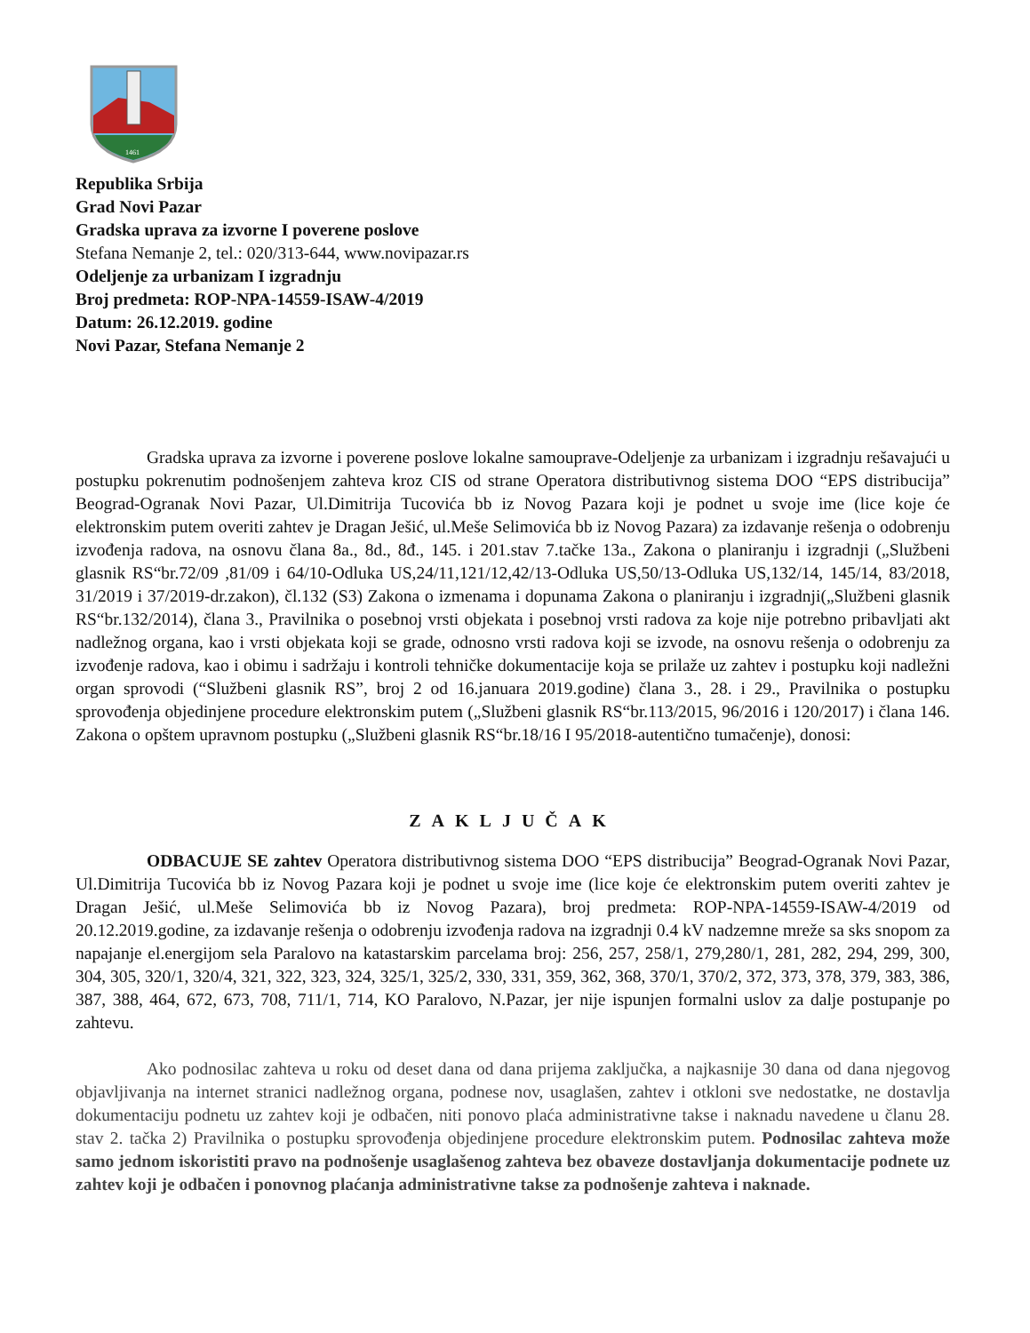1461
Republika Srbija
Grad Novi Pazar
Gradska uprava za izvorne I poverene poslove
Stefana Nemanje 2, tel.: 020/313-644, www.novipazar.rs
Odeljenje za urbanizam I izgradnju
Broj predmeta: ROP-NPA-14559-ISAW-4/2019
Datum: 26.12.2019. godine
Novi Pazar, Stefana Nemanje 2
Gradska uprava za izvorne i poverene poslove lokalne samouprave-Odeljenje za urbanizam i izgradnju rešavajući u postupku pokrenutim podnošenjem zahteva kroz CIS od strane Operatora distributivnog sistema DOO “EPS distribucija” Beograd-Ogranak Novi Pazar, Ul.Dimitrija Tucovića bb iz Novog Pazara koji je podnet u svoje ime (lice koje će elektronskim putem overiti zahtev je Dragan Ješić, ul.Meše Selimovića bb iz Novog Pazara) za izdavanje rešenja o odobrenju izvođenja radova, na osnovu člana 8a., 8d., 8đ., 145. i 201.stav 7.tačke 13a., Zakona o planiranju i izgradnji („Službeni glasnik RS“br.72/09 ,81/09 i 64/10-Odluka US,24/11,121/12,42/13-Odluka US,50/13-Odluka US,132/14, 145/14, 83/2018, 31/2019 i 37/2019-dr.zakon), čl.132 (S3) Zakona o izmenama i dopunama Zakona o planiranju i izgradnji(„Službeni glasnik RS“br.132/2014), člana 3., Pravilnika o posebnoj vrsti objekata i posebnoj vrsti radova za koje nije potrebno pribavljati akt nadležnog organa, kao i vrsti objekata koji se grade, odnosno vrsti radova koji se izvode, na osnovu rešenja o odobrenju za izvođenje radova, kao i obimu i sadržaju i kontroli tehničke dokumentacije koja se prilaže uz zahtev i postupku koji nadležni organ sprovodi (“Službeni glasnik RS”, broj 2 od 16.januara 2019.godine) člana 3., 28. i 29., Pravilnika o postupku sprovođenja objedinjene procedure elektronskim putem („Službeni glasnik RS“br.113/2015, 96/2016 i 120/2017) i člana 146. Zakona o opštem upravnom postupku („Službeni glasnik RS“br.18/16 I 95/2018-autentično tumačenje), donosi:
ZAKLJUČAK
ODBACUJE SE zahtev Operatora distributivnog sistema DOO “EPS distribucija” Beograd-Ogranak Novi Pazar, Ul.Dimitrija Tucovića bb iz Novog Pazara koji je podnet u svoje ime (lice koje će elektronskim putem overiti zahtev je Dragan Ješić, ul.Meše Selimovića bb iz Novog Pazara), broj predmeta: ROP-NPA-14559-ISAW-4/2019 od 20.12.2019.godine, za izdavanje rešenja o odobrenju izvođenja radova na izgradnji 0.4 kV nadzemne mreže sa sks snopom za napajanje el.energijom sela Paralovo na katastarskim parcelama broj: 256, 257, 258/1, 279,280/1, 281, 282, 294, 299, 300, 304, 305, 320/1, 320/4, 321, 322, 323, 324, 325/1, 325/2, 330, 331, 359, 362, 368, 370/1, 370/2, 372, 373, 378, 379, 383, 386, 387, 388, 464, 672, 673, 708, 711/1, 714, KO Paralovo, N.Pazar, jer nije ispunjen formalni uslov za dalje postupanje po zahtevu.
Ako podnosilac zahteva u roku od deset dana od dana prijema zaključka, a najkasnije 30 dana od dana njegovog objavljivanja na internet stranici nadležnog organa, podnese nov, usaglašen, zahtev i otkloni sve nedostatke, ne dostavlja dokumentaciju podnetu uz zahtev koji je odbačen, niti ponovo plaća administrativne takse i naknadu navedene u članu 28. stav 2. tačka 2) Pravilnika o postupku sprovođenja objedinjene procedure elektronskim putem. Podnosilac zahteva može samo jednom iskoristiti pravo na podnošenje usaglašenog zahteva bez obaveze dostavljanja dokumentacije podnete uz zahtev koji je odbačen i ponovnog plaćanja administrativne takse za podnošenje zahteva i naknade.